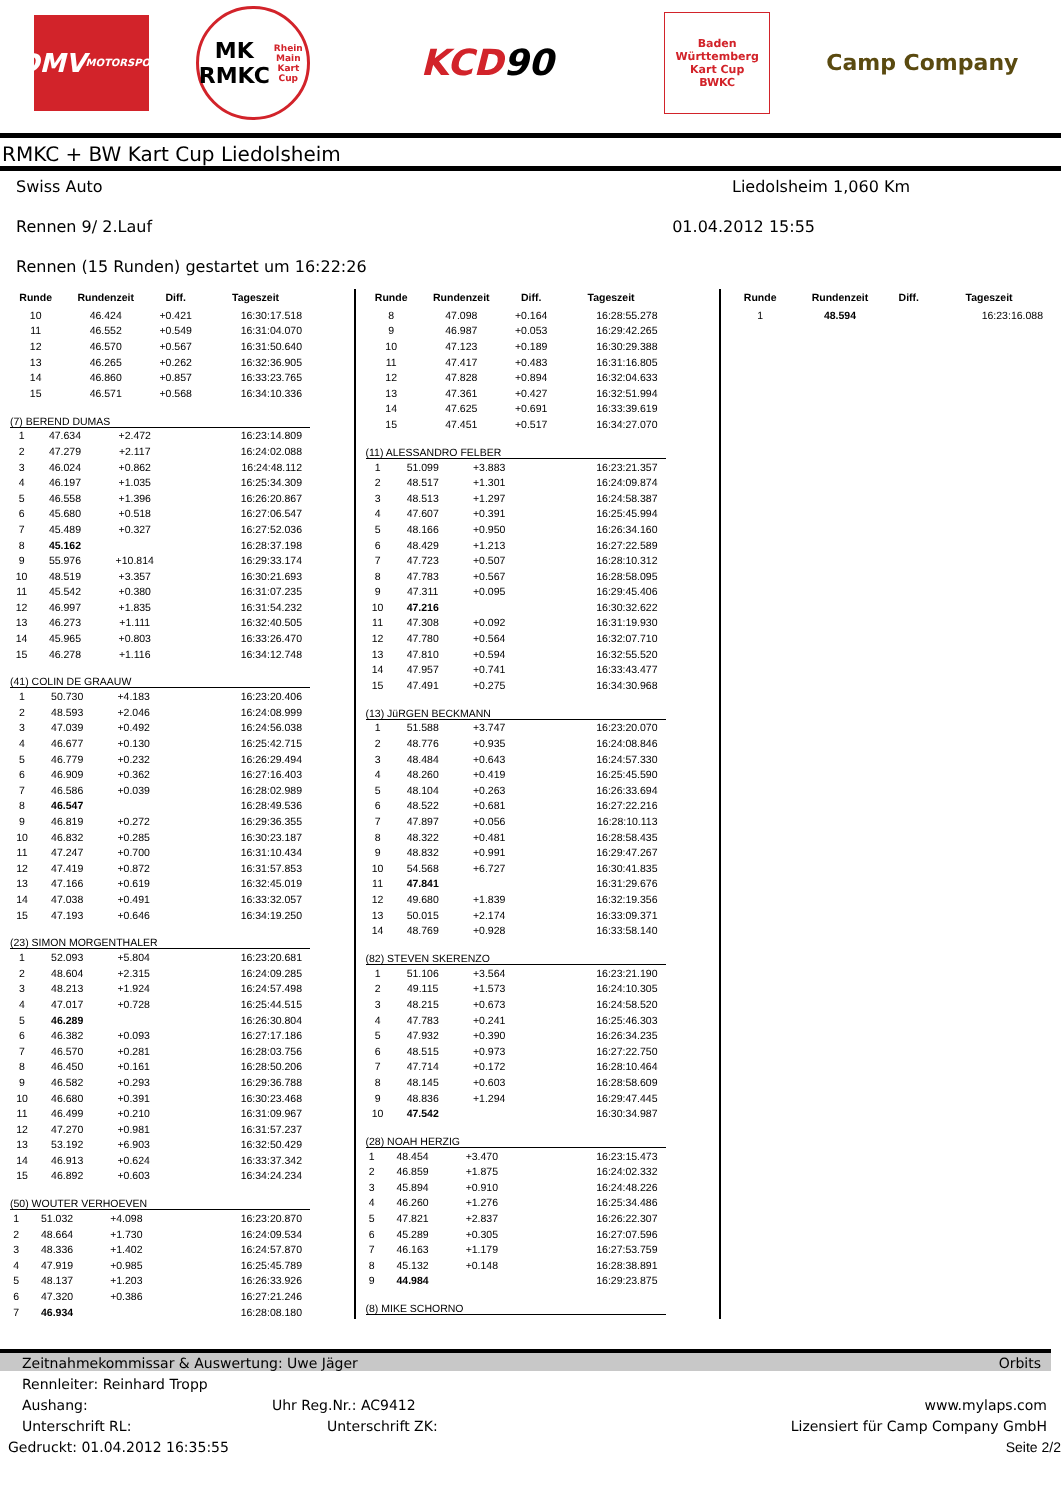DMV
MOTORSPORT
MK
RMKC
Rhein Main Kart Cup
KCD 90
Baden
Württemberg
Kart Cup
BWKC
Camp Company
RMKC + BW Kart Cup Liedolsheim
Swiss Auto Liedolsheim 1,060 Km
Rennen 9/ 2.Lauf 01.04.2012 15:55
Rennen (15 Runden) gestartet um 16:22:26
| Runde | Rundenzeit | Diff. | Tageszeit |
| --- | --- | --- | --- |
| 10 | 46.424 | +0.421 | 16:30:17.518 |
| 11 | 46.552 | +0.549 | 16:31:04.070 |
| 12 | 46.570 | +0.567 | 16:31:50.640 |
| 13 | 46.265 | +0.262 | 16:32:36.905 |
| 14 | 46.860 | +0.857 | 16:33:23.765 |
| 15 | 46.571 | +0.568 | 16:34:10.336 |
(7) BEREND DUMAS
| 1 | 47.634 | +2.472 | 16:23:14.809 |
| 2 | 47.279 | +2.117 | 16:24:02.088 |
| 3 | 46.024 | +0.862 | 16:24:48.112 |
| 4 | 46.197 | +1.035 | 16:25:34.309 |
| 5 | 46.558 | +1.396 | 16:26:20.867 |
| 6 | 45.680 | +0.518 | 16:27:06.547 |
| 7 | 45.489 | +0.327 | 16:27:52.036 |
| 8 | 45.162 | | 16:28:37.198 |
| 9 | 55.976 | +10.814 | 16:29:33.174 |
| 10 | 48.519 | +3.357 | 16:30:21.693 |
| 11 | 45.542 | +0.380 | 16:31:07.235 |
| 12 | 46.997 | +1.835 | 16:31:54.232 |
| 13 | 46.273 | +1.111 | 16:32:40.505 |
| 14 | 45.965 | +0.803 | 16:33:26.470 |
| 15 | 46.278 | +1.116 | 16:34:12.748 |
(41) COLIN DE GRAAUW
| 1 | 50.730 | +4.183 | 16:23:20.406 |
| 2 | 48.593 | +2.046 | 16:24:08.999 |
| 3 | 47.039 | +0.492 | 16:24:56.038 |
| 4 | 46.677 | +0.130 | 16:25:42.715 |
| 5 | 46.779 | +0.232 | 16:26:29.494 |
| 6 | 46.909 | +0.362 | 16:27:16.403 |
| 7 | 46.586 | +0.039 | 16:28:02.989 |
| 8 | 46.547 | | 16:28:49.536 |
| 9 | 46.819 | +0.272 | 16:29:36.355 |
| 10 | 46.832 | +0.285 | 16:30:23.187 |
| 11 | 47.247 | +0.700 | 16:31:10.434 |
| 12 | 47.419 | +0.872 | 16:31:57.853 |
| 13 | 47.166 | +0.619 | 16:32:45.019 |
| 14 | 47.038 | +0.491 | 16:33:32.057 |
| 15 | 47.193 | +0.646 | 16:34:19.250 |
(23) SIMON MORGENTHALER
| 1 | 52.093 | +5.804 | 16:23:20.681 |
| 2 | 48.604 | +2.315 | 16:24:09.285 |
| 3 | 48.213 | +1.924 | 16:24:57.498 |
| 4 | 47.017 | +0.728 | 16:25:44.515 |
| 5 | 46.289 | | 16:26:30.804 |
| 6 | 46.382 | +0.093 | 16:27:17.186 |
| 7 | 46.570 | +0.281 | 16:28:03.756 |
| 8 | 46.450 | +0.161 | 16:28:50.206 |
| 9 | 46.582 | +0.293 | 16:29:36.788 |
| 10 | 46.680 | +0.391 | 16:30:23.468 |
| 11 | 46.499 | +0.210 | 16:31:09.967 |
| 12 | 47.270 | +0.981 | 16:31:57.237 |
| 13 | 53.192 | +6.903 | 16:32:50.429 |
| 14 | 46.913 | +0.624 | 16:33:37.342 |
| 15 | 46.892 | +0.603 | 16:34:24.234 |
(50) WOUTER VERHOEVEN
| 1 | 51.032 | +4.098 | 16:23:20.870 |
| 2 | 48.664 | +1.730 | 16:24:09.534 |
| 3 | 48.336 | +1.402 | 16:24:57.870 |
| 4 | 47.919 | +0.985 | 16:25:45.789 |
| 5 | 48.137 | +1.203 | 16:26:33.926 |
| 6 | 47.320 | +0.386 | 16:27:21.246 |
| 7 | 46.934 | | 16:28:08.180 |
| Runde | Rundenzeit | Diff. | Tageszeit |
| --- | --- | --- | --- |
| 8 | 47.098 | +0.164 | 16:28:55.278 |
| 9 | 46.987 | +0.053 | 16:29:42.265 |
| 10 | 47.123 | +0.189 | 16:30:29.388 |
| 11 | 47.417 | +0.483 | 16:31:16.805 |
| 12 | 47.828 | +0.894 | 16:32:04.633 |
| 13 | 47.361 | +0.427 | 16:32:51.994 |
| 14 | 47.625 | +0.691 | 16:33:39.619 |
| 15 | 47.451 | +0.517 | 16:34:27.070 |
(11) ALESSANDRO FELBER
| 1 | 51.099 | +3.883 | 16:23:21.357 |
| 2 | 48.517 | +1.301 | 16:24:09.874 |
| 3 | 48.513 | +1.297 | 16:24:58.387 |
| 4 | 47.607 | +0.391 | 16:25:45.994 |
| 5 | 48.166 | +0.950 | 16:26:34.160 |
| 6 | 48.429 | +1.213 | 16:27:22.589 |
| 7 | 47.723 | +0.507 | 16:28:10.312 |
| 8 | 47.783 | +0.567 | 16:28:58.095 |
| 9 | 47.311 | +0.095 | 16:29:45.406 |
| 10 | 47.216 | | 16:30:32.622 |
| 11 | 47.308 | +0.092 | 16:31:19.930 |
| 12 | 47.780 | +0.564 | 16:32:07.710 |
| 13 | 47.810 | +0.594 | 16:32:55.520 |
| 14 | 47.957 | +0.741 | 16:33:43.477 |
| 15 | 47.491 | +0.275 | 16:34:30.968 |
(13) JüRGEN BECKMANN
| 1 | 51.588 | +3.747 | 16:23:20.070 |
| 2 | 48.776 | +0.935 | 16:24:08.846 |
| 3 | 48.484 | +0.643 | 16:24:57.330 |
| 4 | 48.260 | +0.419 | 16:25:45.590 |
| 5 | 48.104 | +0.263 | 16:26:33.694 |
| 6 | 48.522 | +0.681 | 16:27:22.216 |
| 7 | 47.897 | +0.056 | 16:28:10.113 |
| 8 | 48.322 | +0.481 | 16:28:58.435 |
| 9 | 48.832 | +0.991 | 16:29:47.267 |
| 10 | 54.568 | +6.727 | 16:30:41.835 |
| 11 | 47.841 | | 16:31:29.676 |
| 12 | 49.680 | +1.839 | 16:32:19.356 |
| 13 | 50.015 | +2.174 | 16:33:09.371 |
| 14 | 48.769 | +0.928 | 16:33:58.140 |
(82) STEVEN SKERENZO
| 1 | 51.106 | +3.564 | 16:23:21.190 |
| 2 | 49.115 | +1.573 | 16:24:10.305 |
| 3 | 48.215 | +0.673 | 16:24:58.520 |
| 4 | 47.783 | +0.241 | 16:25:46.303 |
| 5 | 47.932 | +0.390 | 16:26:34.235 |
| 6 | 48.515 | +0.973 | 16:27:22.750 |
| 7 | 47.714 | +0.172 | 16:28:10.464 |
| 8 | 48.145 | +0.603 | 16:28:58.609 |
| 9 | 48.836 | +1.294 | 16:29:47.445 |
| 10 | 47.542 | | 16:30:34.987 |
(28) NOAH HERZIG
| 1 | 48.454 | +3.470 | 16:23:15.473 |
| 2 | 46.859 | +1.875 | 16:24:02.332 |
| 3 | 45.894 | +0.910 | 16:24:48.226 |
| 4 | 46.260 | +1.276 | 16:25:34.486 |
| 5 | 47.821 | +2.837 | 16:26:22.307 |
| 6 | 45.289 | +0.305 | 16:27:07.596 |
| 7 | 46.163 | +1.179 | 16:27:53.759 |
| 8 | 45.132 | +0.148 | 16:28:38.891 |
| 9 | 44.984 | | 16:29:23.875 |
(8) MIKE SCHORNO
| Runde | Rundenzeit | Diff. | Tageszeit |
| --- | --- | --- | --- |
| 1 | 48.594 | | 16:23:16.088 |
Zeitnahmekommissar & Auswertung: Uwe Jäger Orbits
Rennleiter: Reinhard Tropp
Aushang: Uhr Reg.Nr.: AC9412 www.mylaps.com
Unterschrift RL: Unterschrift ZK: Lizensiert für Camp Company GmbH
Gedruckt: 01.04.2012 16:35:55 Seite 2/2